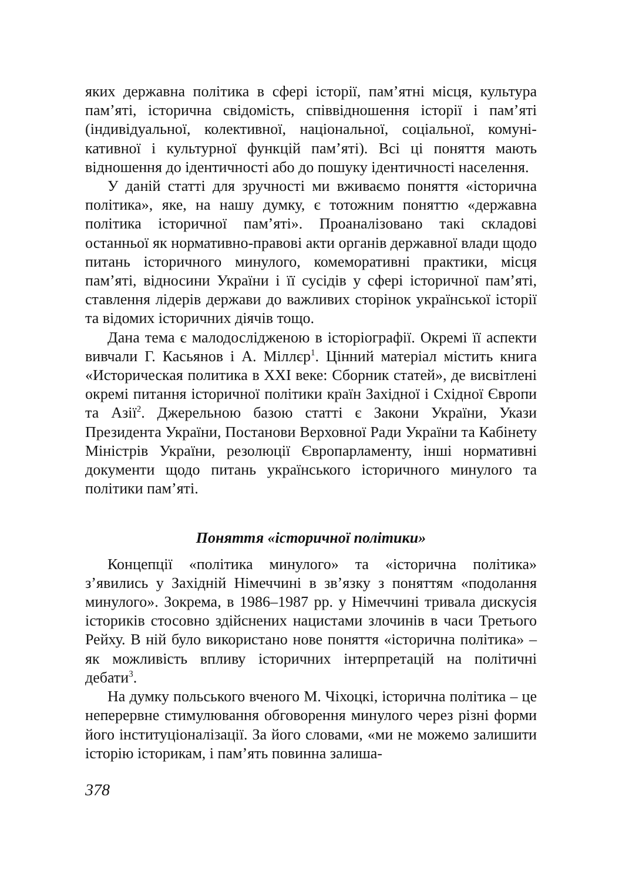яких державна політика в сфері історії, пам’ятні місця, культура пам’яті, історична свідомість, співвідношення історії і пам’яті (індивідуальної, колективної, національної, соціальної, комуні­кативної і культурної функцій пам’яті). Всі ці поняття мають відношення до ідентичності або до пошуку ідентичності насе­лення.
У даній статті для зручності ми вживаємо поняття «історична політика», яке, на нашу думку, є тотожним поняттю «державна політика історичної пам’яті». Проаналізовано такі складові останньої як нормативно-правові акти органів державної влади щодо питань історичного минулого, комеморативні практики, місця пам’яті, відносини України і її сусідів у сфері історичної пам’яті, ставлення лідерів держави до важливих сторінок укра­їнської історії та відомих історичних діячів тощо.
Дана тема є малодослідженою в історіографії. Окремі її аспекти вивчали Г. Касьянов і А. Міллєр<sup>1</sup>. Цінний матеріал містить книга «Историческая политика в XXI веке: Сборник статей», де висвітлені окремі питання історичної політики країн Західної і Східної Європи та Азії<sup>2</sup>. Джерельною базою статті є Закони України, Укази Президента України, Постанови Вер­ховної Ради України та Кабінету Міністрів України, резолюції Європарламенту, інші нормативні документи щодо питань українського історичного минулого та політики пам’яті.
Поняття «історичної політики»
Концепції «політика минулого» та «історична політика» з’явились у Західній Німеччині в зв’язку з поняттям «подолання минулого». Зокрема, в 1986–1987 рр. у Німеччині тривала дис­кусія істориків стосовно здійснених нацистами злочинів в часи Третього Рейху. В ній було використано нове поняття «істо­рична політика» – як можливість впливу історичних інтерпре­тацій на політичні дебати<sup>3</sup>.
На думку польського вченого М. Чіхоцкі, історична політика – це неперервне стимулювання обговорення минулого через різні форми його інституціоналізації. За його словами, «ми не мо­жемо залишити історію історикам, і пам’ять повинна залиша-
378